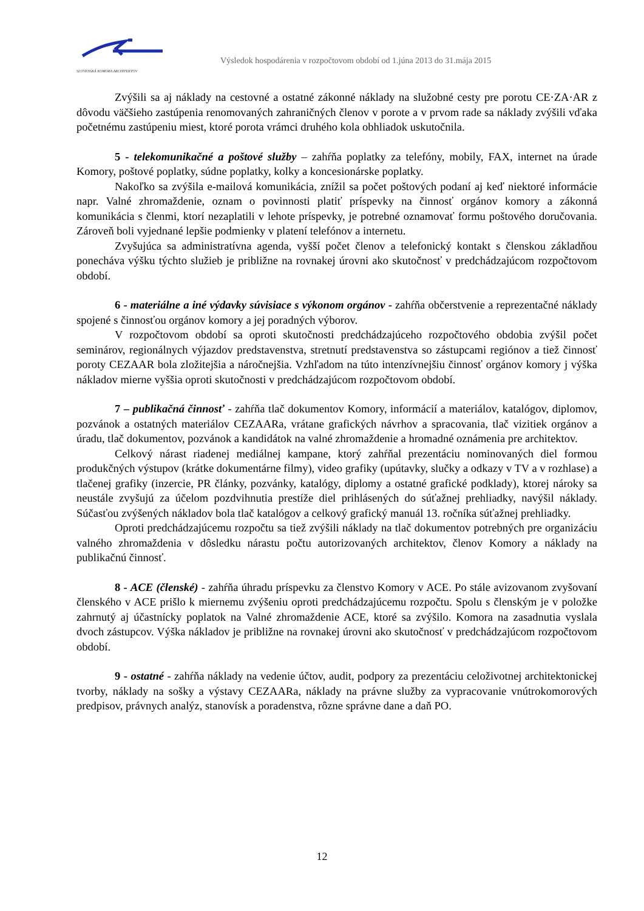SLOVENSKÁ KOMORA ARCHITEKTOV
Výsledok hospodárenia v rozpočtovom období od 1.júna 2013 do 31.mája 2015
Zvýšili sa aj náklady na cestovné a ostatné zákonné náklady na služobné cesty pre porotu CE·ZA·AR z dôvodu väčšieho zastúpenia renomovaných zahraničných členov v porote a v prvom rade sa náklady zvýšili vďaka početnému zastúpeniu miest, ktoré porota vrámci druhého kola obhliadok uskutočnila.
5 - telekomunikačné a poštové služby – zahŕňa poplatky za telefóny, mobily, FAX, internet na úrade Komory, poštové poplatky, súdne poplatky, kolky a koncesionárske poplatky.
Nakoľko sa zvýšila e-mailová komunikácia, znížil sa počet poštových podaní aj keď niektoré informácie napr. Valné zhromaždenie, oznam o povinnosti platiť príspevky na činnosť orgánov komory a zákonná komunikácia s členmi, ktorí nezaplatili v lehote príspevky, je potrebné oznamovať formu poštového doručovania. Zároveň boli vyjednané lepšie podmienky v platení telefónov a internetu.
Zvyšujúca sa administratívna agenda, vyšší počet členov a telefonický kontakt s členskou základňou ponecháva výšku týchto služieb je približne na rovnakej úrovni ako skutočnosť v predchádzajúcom rozpočtovom období.
6 - materiálne a iné výdavky súvisiace s výkonom orgánov - zahŕňa občerstvenie a reprezentačné náklady spojené s činnosťou orgánov komory a jej poradných výborov.
V rozpočtovom období sa oproti skutočnosti predchádzajúceho rozpočtového obdobia zvýšil počet seminárov, regionálnych výjazdov predstavenstva, stretnutí predstavenstva so zástupcami regiónov a tiež činnosť poroty CEZAAR bola zložitejšia a náročnejšia. Vzhľadom na túto intenzívnejšiu činnosť orgánov komory j výška nákladov mierne vyššia oproti skutočnosti v predchádzajúcom rozpočtovom období.
7 – publikačná činnosť - zahŕňa tlač dokumentov Komory, informácií a materiálov, katalógov, diplomov, pozvánok a ostatných materiálov CEZAARa, vrátane grafických návrhov a spracovania, tlač vizitiek orgánov a úradu, tlač dokumentov, pozvánok a kandidátok na valné zhromaždenie a hromadné oznámenia pre architektov.
Celkový nárast riadenej mediálnej kampane, ktorý zahŕňal prezentáciu nominovaných diel formou produkčných výstupov (krátke dokumentárne filmy), video grafiky (upútavky, slučky a odkazy v TV a v rozhlase) a tlačenej grafiky (inzercie, PR články, pozvánky, katalógy, diplomy a ostatné grafické podklady), ktorej nároky sa neustále zvyšujú za účelom pozdvihnutia prestíže diel prihlásených do súťažnej prehliadky, navýšil náklady. Súčasťou zvýšených nákladov bola tlač katalógov a celkový grafický manuál 13. ročníka súťažnej prehliadky.
Oproti predchádzajúcemu rozpočtu sa tiež zvýšili náklady na tlač dokumentov potrebných pre organizáciu valného zhromaždenia v dôsledku nárastu počtu autorizovaných architektov, členov Komory a náklady na publikačnú činnosť.
8 - ACE (členské) - zahŕňa úhradu príspevku za členstvo Komory v ACE. Po stále avizovanom zvyšovaní členského v ACE prišlo k miernemu zvýšeniu oproti predchádzajúcemu rozpočtu. Spolu s členským je v položke zahrnutý aj účastnícky poplatok na Valné zhromaždenie ACE, ktoré sa zvýšilo. Komora na zasadnutia vyslala dvoch zástupcov. Výška nákladov je približne na rovnakej úrovni ako skutočnosť v predchádzajúcom rozpočtovom období.
9 - ostatné - zahŕňa náklady na vedenie účtov, audit, podpory za prezentáciu celoživotnej architektonickej tvorby, náklady na sošky a výstavy CEZAARa, náklady na právne služby za vypracovanie vnútrokomorových predpisov, právnych analýz, stanovísk a poradenstva, rôzne správne dane a daň PO.
12